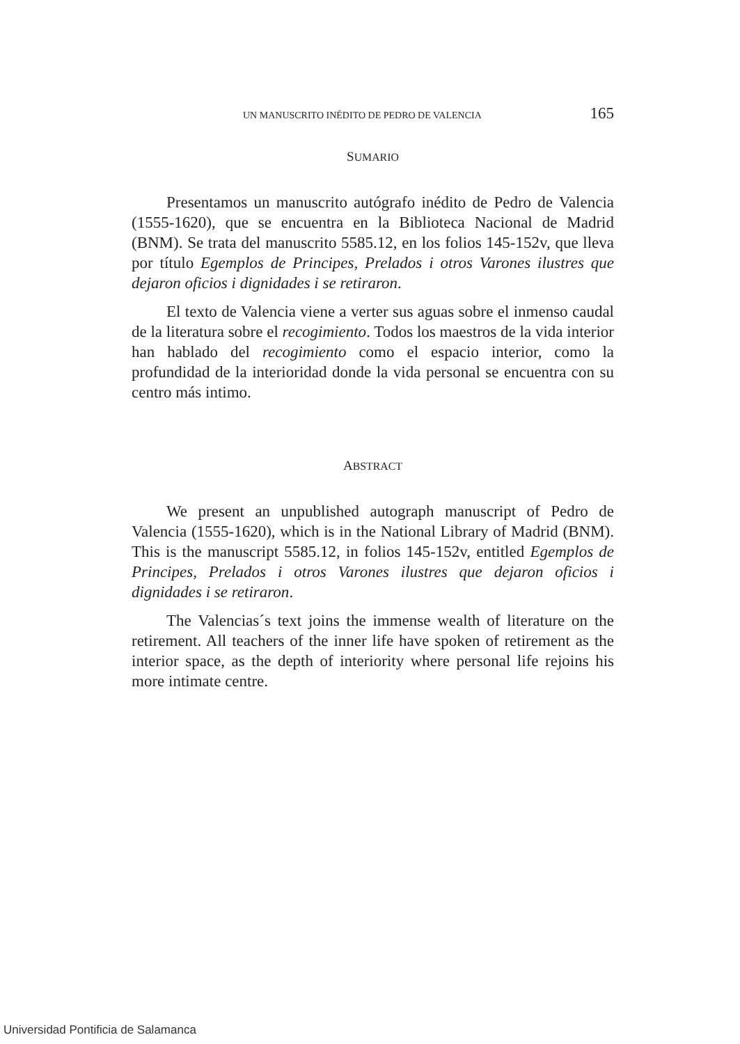UN MANUSCRITO INÉDITO DE PEDRO DE VALENCIA 165
SUMARIO
Presentamos un manuscrito autógrafo inédito de Pedro de Valencia (1555-1620), que se encuentra en la Biblioteca Nacional de Madrid (BNM). Se trata del manuscrito 5585.12, en los folios 145-152v, que lleva por título Egemplos de Principes, Prelados i otros Varones ilustres que dejaron oficios i dignidades i se retiraron.
El texto de Valencia viene a verter sus aguas sobre el inmenso caudal de la literatura sobre el recogimiento. Todos los maestros de la vida interior han hablado del recogimiento como el espacio interior, como la profundidad de la interioridad donde la vida personal se encuentra con su centro más intimo.
ABSTRACT
We present an unpublished autograph manuscript of Pedro de Valencia (1555-1620), which is in the National Library of Madrid (BNM). This is the manuscript 5585.12, in folios 145-152v, entitled Egemplos de Principes, Prelados i otros Varones ilustres que dejaron oficios i dignidades i se retiraron.
The Valencias´s text joins the immense wealth of literature on the retirement. All teachers of the inner life have spoken of retirement as the interior space, as the depth of interiority where personal life rejoins his more intimate centre.
Universidad Pontificia de Salamanca